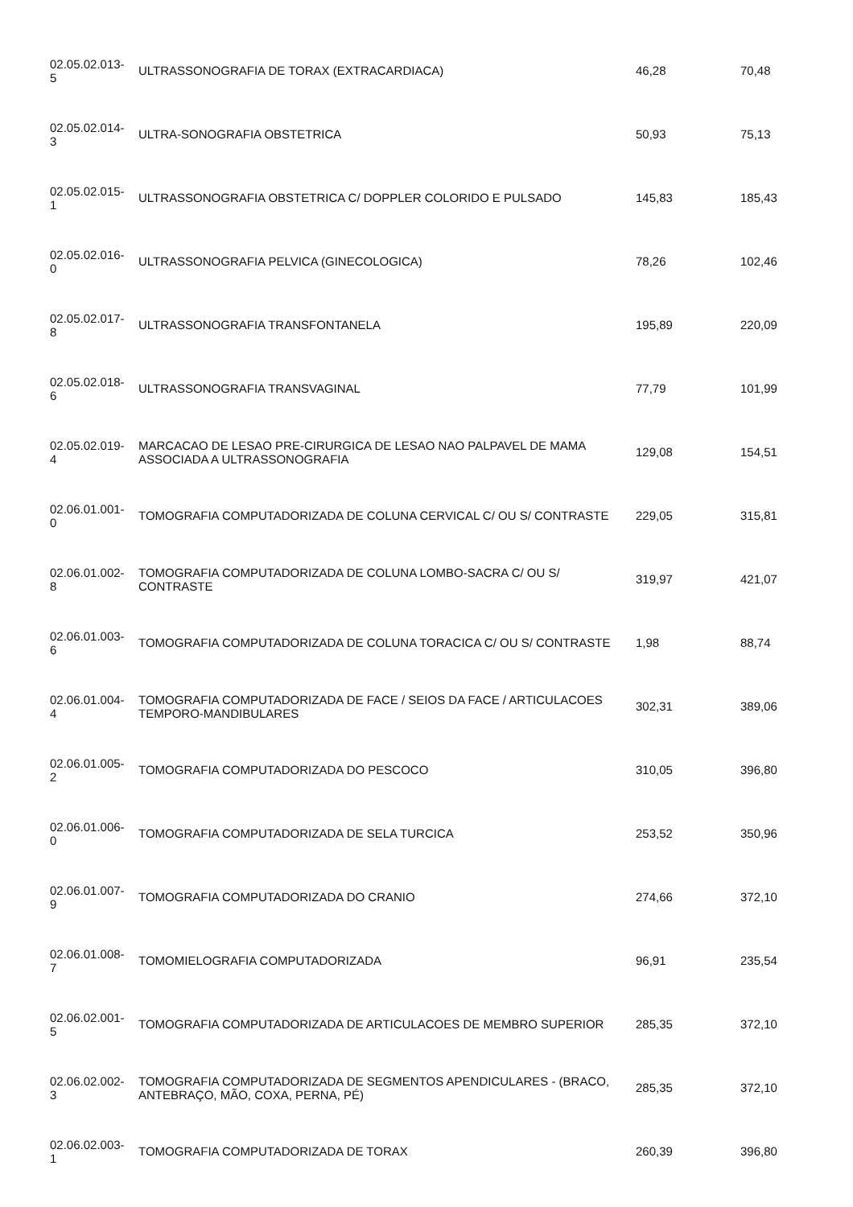| 02.05.02.013- 5 | ULTRASSONOGRAFIA DE TORAX (EXTRACARDIACA) | 46,28 | 70,48 |
| 02.05.02.014- 3 | ULTRA-SONOGRAFIA OBSTETRICA | 50,93 | 75,13 |
| 02.05.02.015- 1 | ULTRASSONOGRAFIA OBSTETRICA C/ DOPPLER COLORIDO E PULSADO | 145,83 | 185,43 |
| 02.05.02.016- 0 | ULTRASSONOGRAFIA PELVICA (GINECOLOGICA) | 78,26 | 102,46 |
| 02.05.02.017- 8 | ULTRASSONOGRAFIA TRANSFONTANELA | 195,89 | 220,09 |
| 02.05.02.018- 6 | ULTRASSONOGRAFIA TRANSVAGINAL | 77,79 | 101,99 |
| 02.05.02.019- 4 | MARCACAO DE LESAO PRE-CIRURGICA DE LESAO NAO PALPAVEL DE MAMA ASSOCIADA A ULTRASSONOGRAFIA | 129,08 | 154,51 |
| 02.06.01.001- 0 | TOMOGRAFIA COMPUTADORIZADA DE COLUNA CERVICAL C/ OU S/ CONTRASTE | 229,05 | 315,81 |
| 02.06.01.002- 8 | TOMOGRAFIA COMPUTADORIZADA DE COLUNA LOMBO-SACRA C/ OU S/ CONTRASTE | 319,97 | 421,07 |
| 02.06.01.003- 6 | TOMOGRAFIA COMPUTADORIZADA DE COLUNA TORACICA C/ OU S/ CONTRASTE | 1,98 | 88,74 |
| 02.06.01.004- 4 | TOMOGRAFIA COMPUTADORIZADA DE FACE / SEIOS DA FACE / ARTICULACOES TEMPORO-MANDIBULARES | 302,31 | 389,06 |
| 02.06.01.005- 2 | TOMOGRAFIA COMPUTADORIZADA DO PESCOCO | 310,05 | 396,80 |
| 02.06.01.006- 0 | TOMOGRAFIA COMPUTADORIZADA DE SELA TURCICA | 253,52 | 350,96 |
| 02.06.01.007- 9 | TOMOGRAFIA COMPUTADORIZADA DO CRANIO | 274,66 | 372,10 |
| 02.06.01.008- 7 | TOMOMIELOGRAFIA COMPUTADORIZADA | 96,91 | 235,54 |
| 02.06.02.001- 5 | TOMOGRAFIA COMPUTADORIZADA DE ARTICULACOES DE MEMBRO SUPERIOR | 285,35 | 372,10 |
| 02.06.02.002- 3 | TOMOGRAFIA COMPUTADORIZADA DE SEGMENTOS APENDICULARES - (BRACO, ANTEBRAÇO, MÃO, COXA, PERNA, PÉ) | 285,35 | 372,10 |
| 02.06.02.003- 1 | TOMOGRAFIA COMPUTADORIZADA DE TORAX | 260,39 | 396,80 |